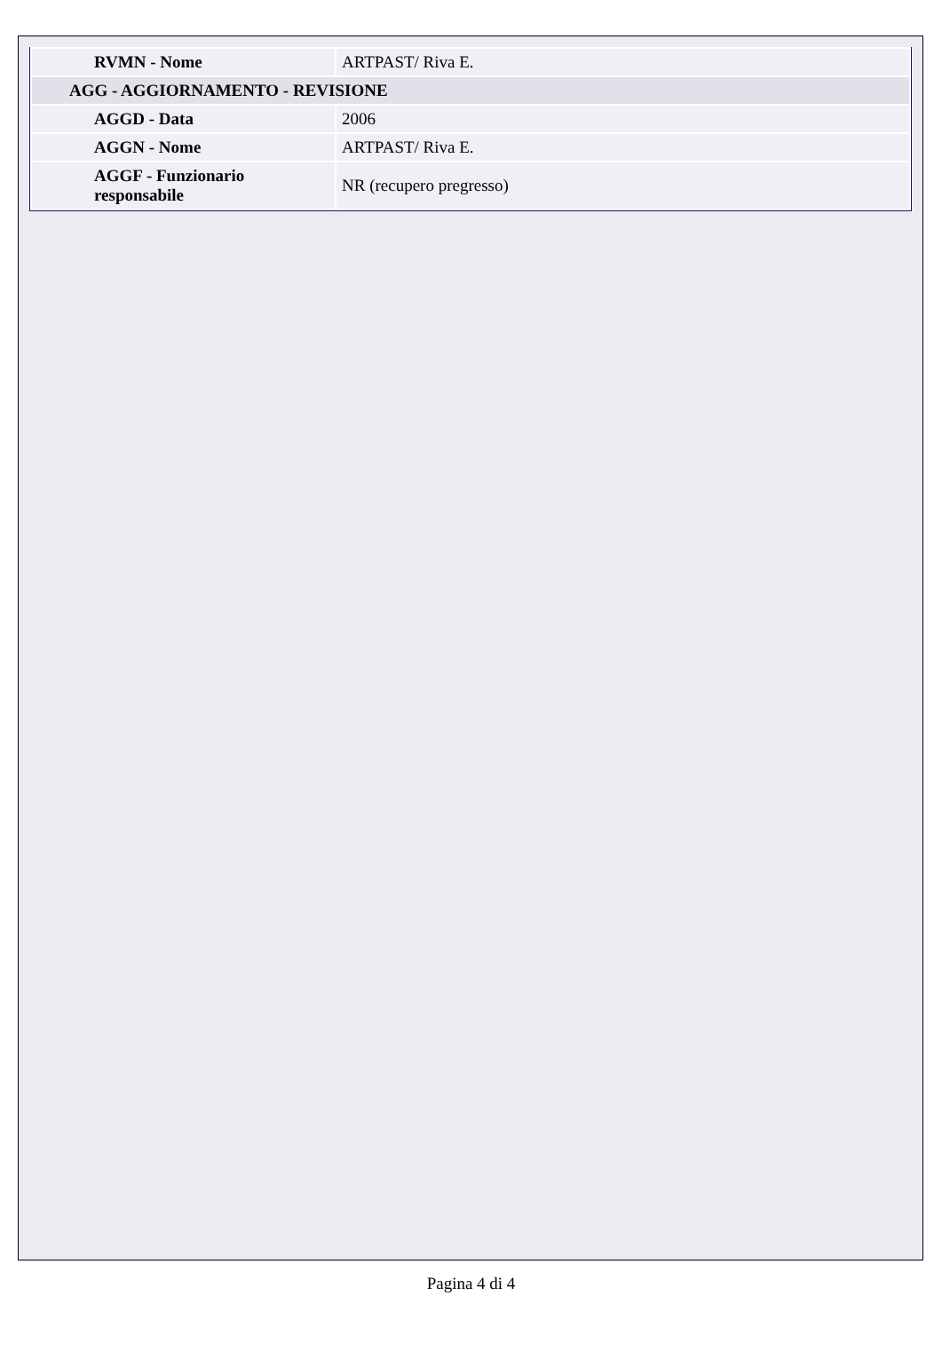| RVMN - Nome | ARTPAST/ Riva E. |
| AGG - AGGIORNAMENTO - REVISIONE | |
| AGGD - Data | 2006 |
| AGGN - Nome | ARTPAST/ Riva E. |
| AGGF - Funzionario responsabile | NR (recupero pregresso) |
Pagina 4 di 4